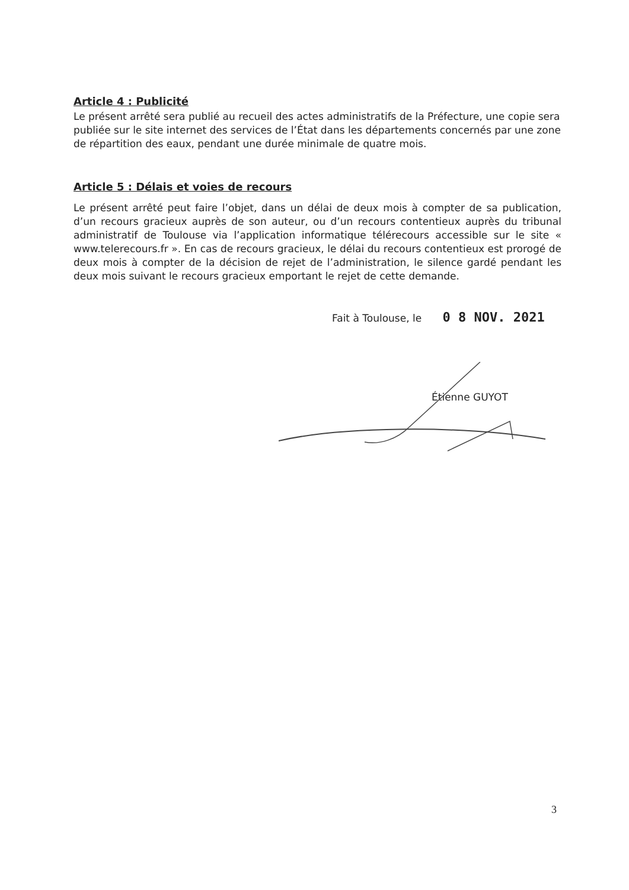Article 4 : Publicité
Le présent arrêté sera publié au recueil des actes administratifs de la Préfecture, une copie sera publiée sur le site internet des services de l’État dans les départements concernés par une zone de répartition des eaux, pendant une durée minimale de quatre mois.
Article 5 : Délais et voies de recours
Le présent arrêté peut faire l’objet, dans un délai de deux mois à compter de sa publication, d’un recours gracieux auprès de son auteur, ou d’un recours contentieux auprès du tribunal administratif de Toulouse via l’application informatique télérecours accessible sur le site « www.telerecours.fr ». En cas de recours gracieux, le délai du recours contentieux est prorogé de deux mois à compter de la décision de rejet de l’administration, le silence gardé pendant les deux mois suivant le recours gracieux emportant le rejet de cette demande.
Fait à Toulouse, le 0 8 NOV. 2021
Étienne GUYOT
3